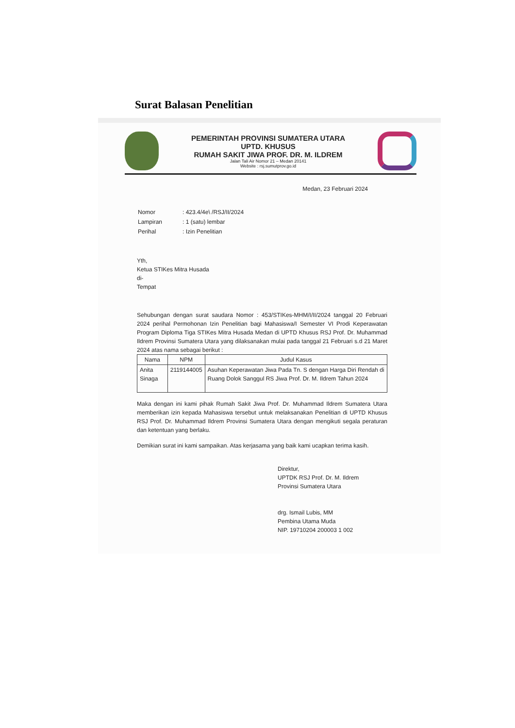Surat Balasan Penelitian
PEMERINTAH PROVINSI SUMATERA UTARA
UPTD. KHUSUS
RUMAH SAKIT JIWA PROF. DR. M. ILDREM
Jalan Tali Air Nomor 21 – Medan 20141
Website : rsj.sumutprov.go.id
Medan, 23 Februari 2024
| Nomor | : 423.4/4e\ /RSJ/II/2024 |
| Lampiran | : 1 (satu) lembar |
| Perihal | : Izin Penelitian |
Yth,
Ketua STIKes Mitra Husada
di-
Tempat
Sehubungan dengan surat saudara Nomor : 453/STIKes-MHM/I/II/2024 tanggal 20 Februari 2024 perihal Permohonan Izin Penelitian bagi Mahasiswa/I Semester VI Prodi Keperawatan Program Diploma Tiga STIKes Mitra Husada Medan di UPTD Khusus RSJ Prof. Dr. Muhammad Ildrem Provinsi Sumatera Utara yang dilaksanakan mulai pada tanggal 21 Februari s.d 21 Maret 2024 atas nama sebagai berikut :
| Nama | NPM | Judul Kasus |
| --- | --- | --- |
| Anita Sinaga | 2119144005 | Asuhan Keperawatan Jiwa Pada Tn. S dengan Harga Diri Rendah di Ruang Dolok Sanggul RS Jiwa Prof. Dr. M. Ildrem Tahun 2024 |
Maka dengan ini kami pihak Rumah Sakit Jiwa Prof. Dr. Muhammad Ildrem Sumatera Utara memberikan izin kepada Mahasiswa tersebut untuk melaksanakan Penelitian di UPTD Khusus RSJ Prof. Dr. Muhammad Ildrem Provinsi Sumatera Utara dengan mengikuti segala peraturan dan ketentuan yang berlaku.
Demikian surat ini kami sampaikan. Atas kerjasama yang baik kami ucapkan terima kasih.
Direktur,
UPTDK RSJ Prof. Dr. M. Ildrem
Provinsi Sumatera Utara
drg. Ismail Lubis, MM
Pembina Utama Muda
NIP. 19710204 200003 1 002